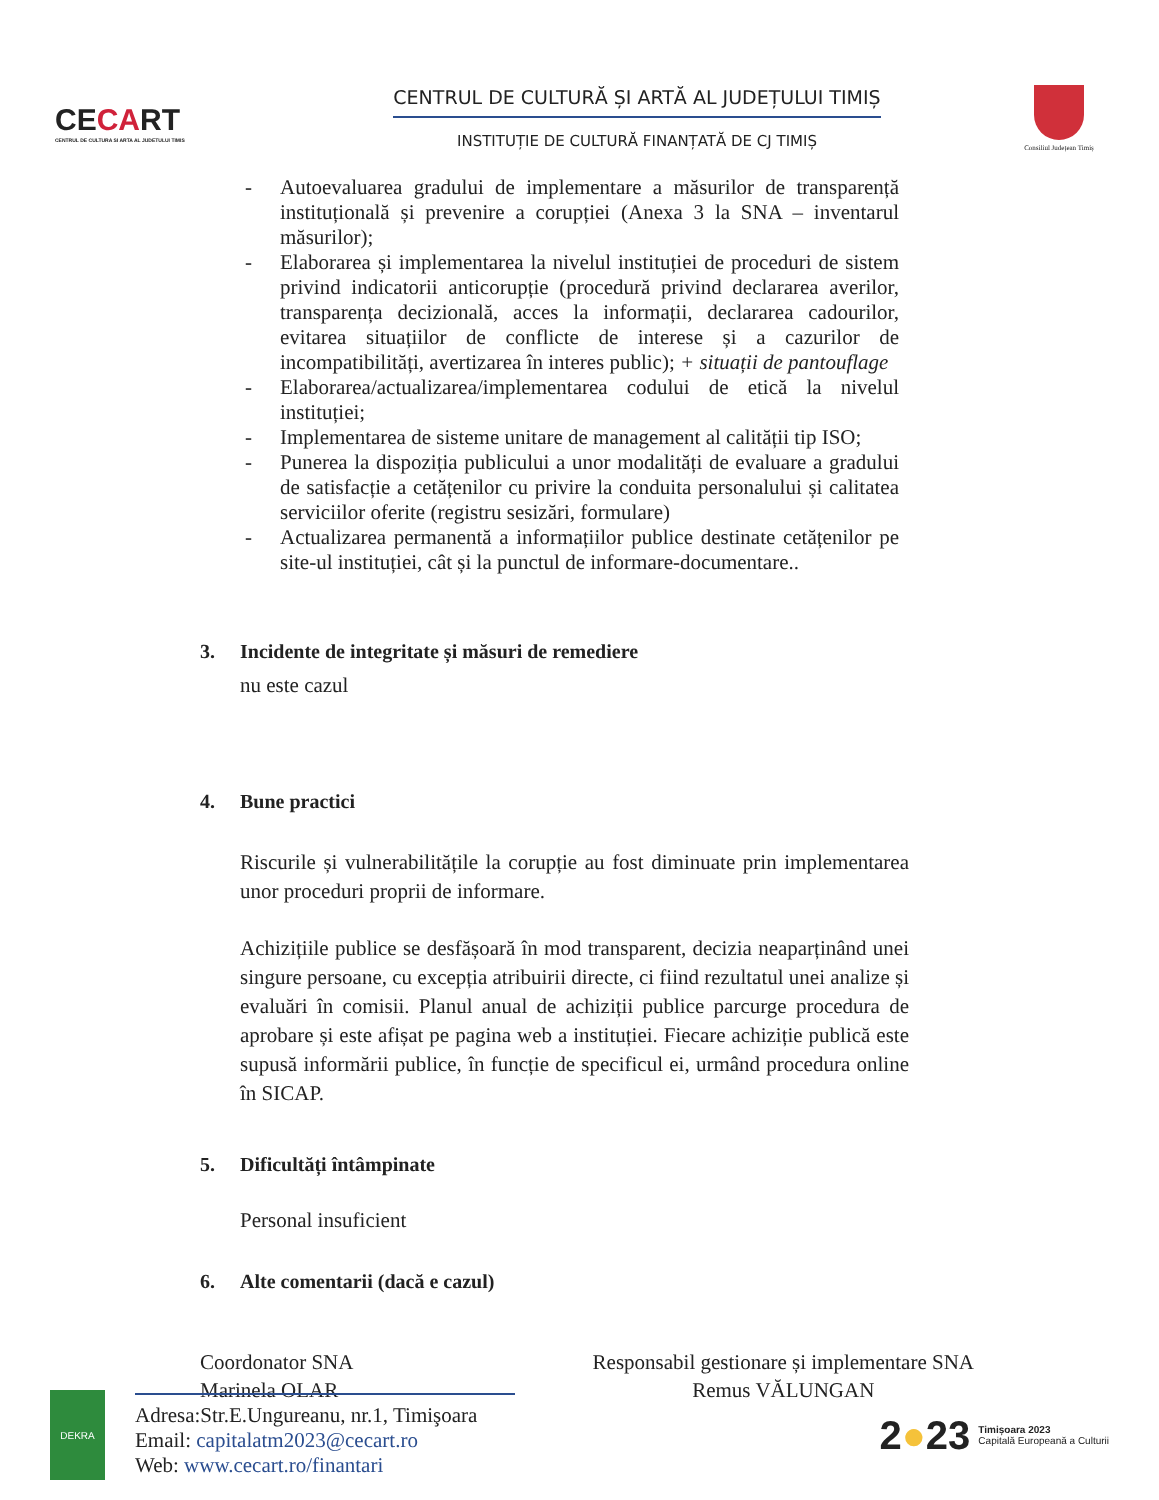CECART
CENTRUL DE CULTURA SI ARTA AL JUDETULUI TIMIS
CENTRUL DE CULTURĂ ȘI ARTĂ AL JUDEȚULUI TIMIȘ
INSTITUȚIE DE CULTURĂ FINANȚATĂ DE CJ TIMIȘ
Consiliul Județean Timiș
- Autoevaluarea gradului de implementare a măsurilor de transparență instituțională și prevenire a corupției (Anexa 3 la SNA – inventarul măsurilor);
- Elaborarea și implementarea la nivelul instituției de proceduri de sistem privind indicatorii anticorupție (procedură privind declararea averilor, transparența decizională, acces la informații, declararea cadourilor, evitarea situațiilor de conflicte de interese și a cazurilor de incompatibilități, avertizarea în interes public); + situații de pantouflage
- Elaborarea/actualizarea/implementarea codului de etică la nivelul instituției;
- Implementarea de sisteme unitare de management al calității tip ISO;
- Punerea la dispoziția publicului a unor modalități de evaluare a gradului de satisfacție a cetățenilor cu privire la conduita personalului și calitatea serviciilor oferite (registru sesizări, formulare)
- Actualizarea permanentă a informațiilor publice destinate cetățenilor pe site-ul instituției, cât și la punctul de informare-documentare..
3. Incidente de integritate și măsuri de remediere
nu este cazul
4. Bune practici
Riscurile și vulnerabilitățile la corupție au fost diminuate prin implementarea unor proceduri proprii de informare.
Achizițiile publice se desfășoară în mod transparent, decizia neaparținând unei singure persoane, cu excepția atribuirii directe, ci fiind rezultatul unei analize și evaluări în comisii. Planul anual de achiziții publice parcurge procedura de aprobare și este afișat pe pagina web a instituției. Fiecare achiziție publică este supusă informării publice, în funcție de specificul ei, urmând procedura online în SICAP.
5. Dificultăți întâmpinate
Personal insuficient
6. Alte comentarii (dacă e cazul)
Coordonator SNA
Marinela OLAR
Responsabil gestionare și implementare SNA
Remus VĂLUNGAN
DEKRA
Adresa:Str.E.Ungureanu, nr.1, Timişoara
Email: capitalatm2023@cecart.ro
Web: www.cecart.ro/finantari
2●23 Timișoara 2023
Capitală Europeană a Culturii